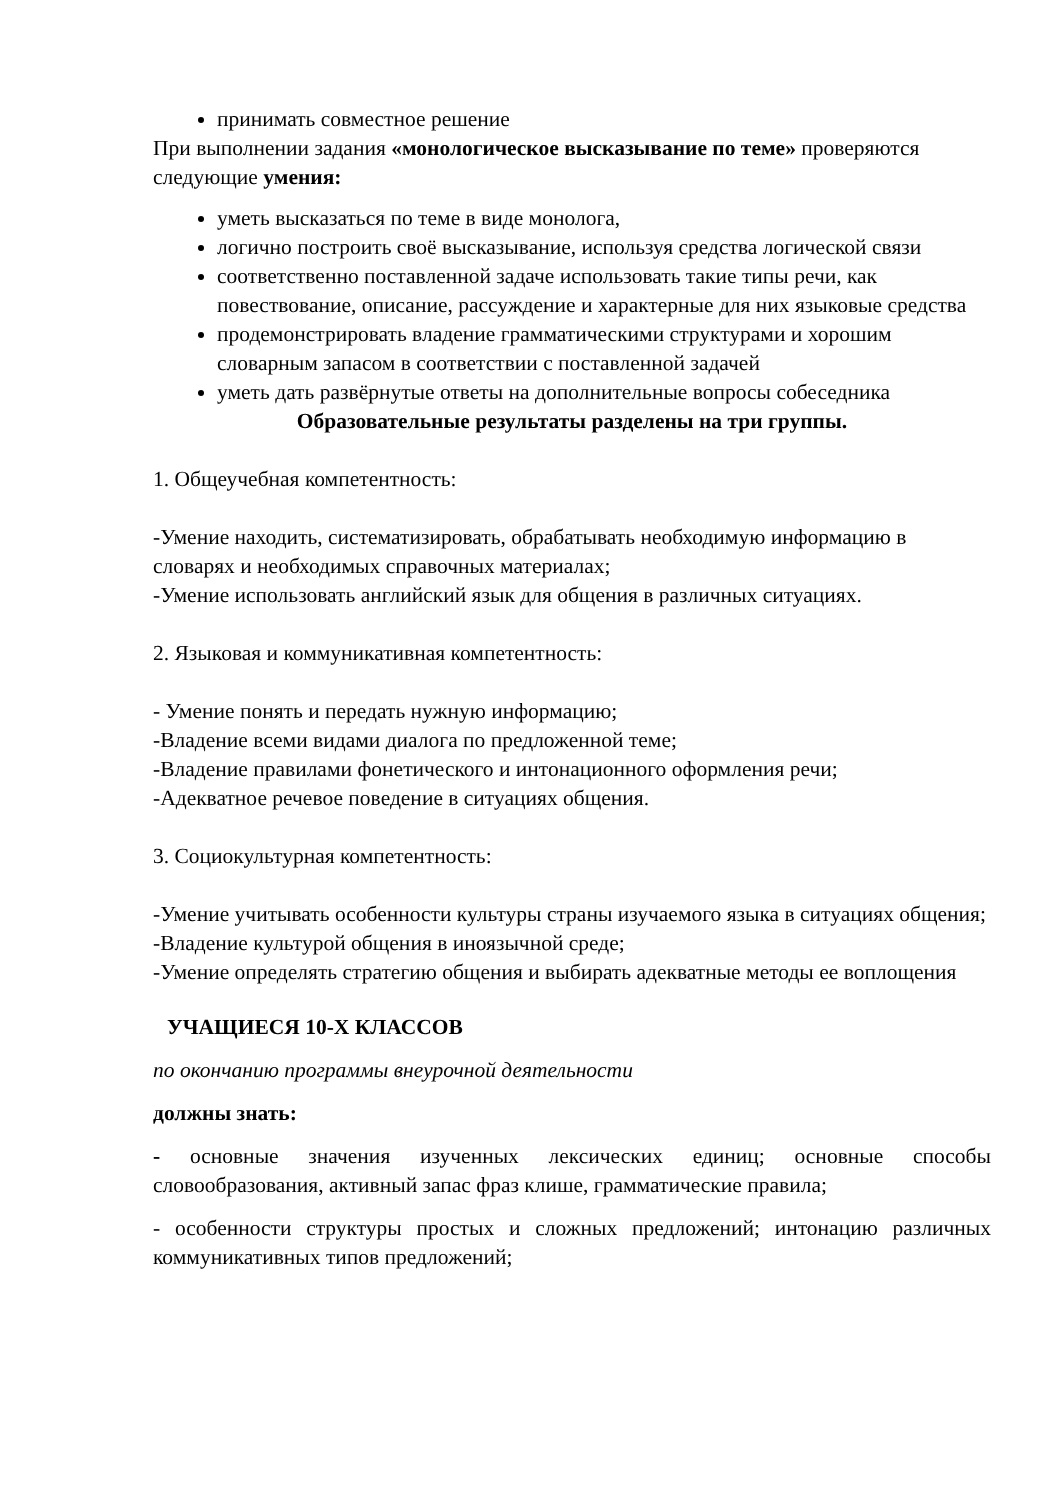принимать совместное решение
При выполнении задания «монологическое высказывание по теме» проверяются следующие умения:
уметь высказаться по теме в виде монолога,
логично построить своё высказывание, используя средства логической связи
соответственно поставленной задаче использовать такие типы речи, как повествование, описание, рассуждение и характерные для них языковые средства
продемонстрировать владение грамматическими структурами и хорошим словарным запасом в соответствии с поставленной задачей
уметь дать развёрнутые ответы на дополнительные вопросы собеседника
Образовательные результаты разделены на три группы.
1. Общеучебная компетентность:
-Умение находить, систематизировать, обрабатывать необходимую информацию в словарях и необходимых справочных материалах;
-Умение использовать английский язык для общения в различных ситуациях.
2. Языковая и коммуникативная компетентность:
- Умение понять и передать нужную информацию;
-Владение всеми видами диалога по предложенной теме;
-Владение правилами фонетического и интонационного оформления речи;
-Адекватное речевое поведение в ситуациях общения.
3. Социокультурная компетентность:
-Умение учитывать особенности культуры страны изучаемого языка в ситуациях общения;
-Владение культурой общения в иноязычной среде;
-Умение определять стратегию общения и выбирать адекватные методы ее воплощения
УЧАЩИЕСЯ 10-Х КЛАССОВ
по окончанию программы внеурочной деятельности
должны знать:
- основные значения изученных лексических единиц; основные способы словообразования, активный запас фраз клише, грамматические правила;
- особенности структуры простых и сложных предложений; интонацию различных коммуникативных типов предложений;